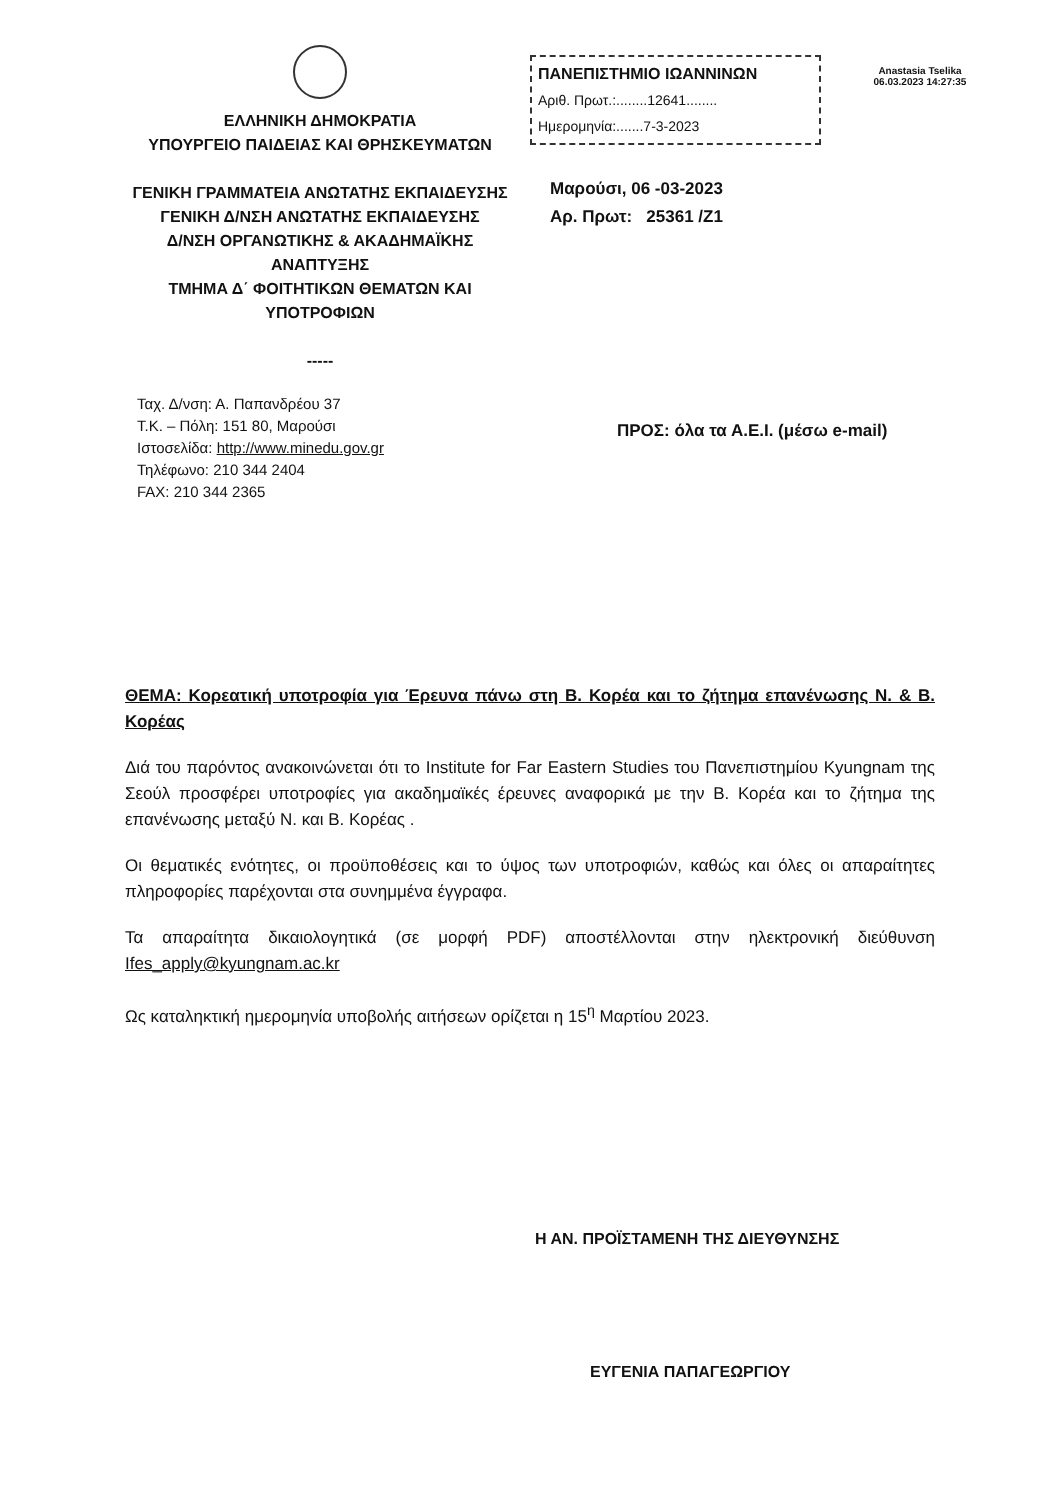ΕΛΛΗΝΙΚΗ ΔΗΜΟΚΡΑΤΙΑ
ΥΠΟΥΡΓΕΙΟ ΠΑΙΔΕΙΑΣ ΚΑΙ ΘΡΗΣΚΕΥΜΑΤΩΝ
ΓΕΝΙΚΗ ΓΡΑΜΜΑΤΕΙΑ ΑΝΩΤΑΤΗΣ ΕΚΠΑΙΔΕΥΣΗΣ
ΓΕΝΙΚΗ Δ/ΝΣΗ ΑΝΩΤΑΤΗΣ ΕΚΠΑΙΔΕΥΣΗΣ
Δ/ΝΣΗ ΟΡΓΑΝΩΤΙΚΗΣ & ΑΚΑΔΗΜΑΪΚΗΣ
ΑΝΑΠΤΥΞΗΣ
ΤΜΗΜΑ Δ΄ ΦΟΙΤΗΤΙΚΩΝ ΘΕΜΑΤΩΝ ΚΑΙ
ΥΠΟΤΡΟΦΙΩΝ
-----
ΠΑΝΕΠΙΣΤΗΜΙΟ ΙΩΑΝΝΙΝΩΝ
Αριθ. Πρωτ.:........12641........
Ημερομηνία:.......7-3-2023
Μαρούσι, 06 -03-2023
Αρ. Πρωτ: 25361 /Ζ1
Anastasia Tselika
06.03.2023 14:27:35
Ταχ. Δ/νση: Α. Παπανδρέου 37
Τ.Κ. – Πόλη: 151 80, Μαρούσι
Ιστοσελίδα: http://www.minedu.gov.gr
Τηλέφωνο: 210 344 2404
FAX: 210 344 2365
ΠΡΟΣ: όλα τα Α.Ε.Ι. (μέσω e-mail)
ΘΕΜΑ: Κορεατική υποτροφία για Έρευνα πάνω στη Β. Κορέα και το ζήτημα επανένωσης Ν. & Β. Κορέας
Διά του παρόντος ανακοινώνεται ότι το Institute for Far Eastern Studies του Πανεπιστημίου Kyungnam της Σεούλ προσφέρει υποτροφίες για ακαδημαϊκές έρευνες αναφορικά με την Β. Κορέα και το ζήτημα της επανένωσης μεταξύ Ν. και Β. Κορέας .
Οι θεματικές ενότητες, οι προϋποθέσεις και το ύψος των υποτροφιών, καθώς και όλες οι απαραίτητες πληροφορίες παρέχονται στα συνημμένα έγγραφα.
Τα απαραίτητα δικαιολογητικά (σε μορφή PDF) αποστέλλονται στην ηλεκτρονική διεύθυνση Ifes_apply@kyungnam.ac.kr
Ως καταληκτική ημερομηνία υποβολής αιτήσεων ορίζεται η 15<sup>η</sup> Μαρτίου 2023.
Η ΑΝ. ΠΡΟΪΣΤΑΜΕΝΗ ΤΗΣ ΔΙΕΥΘΥΝΣΗΣ
ΕΥΓΕΝΙΑ ΠΑΠΑΓΕΩΡΓΙΟΥ